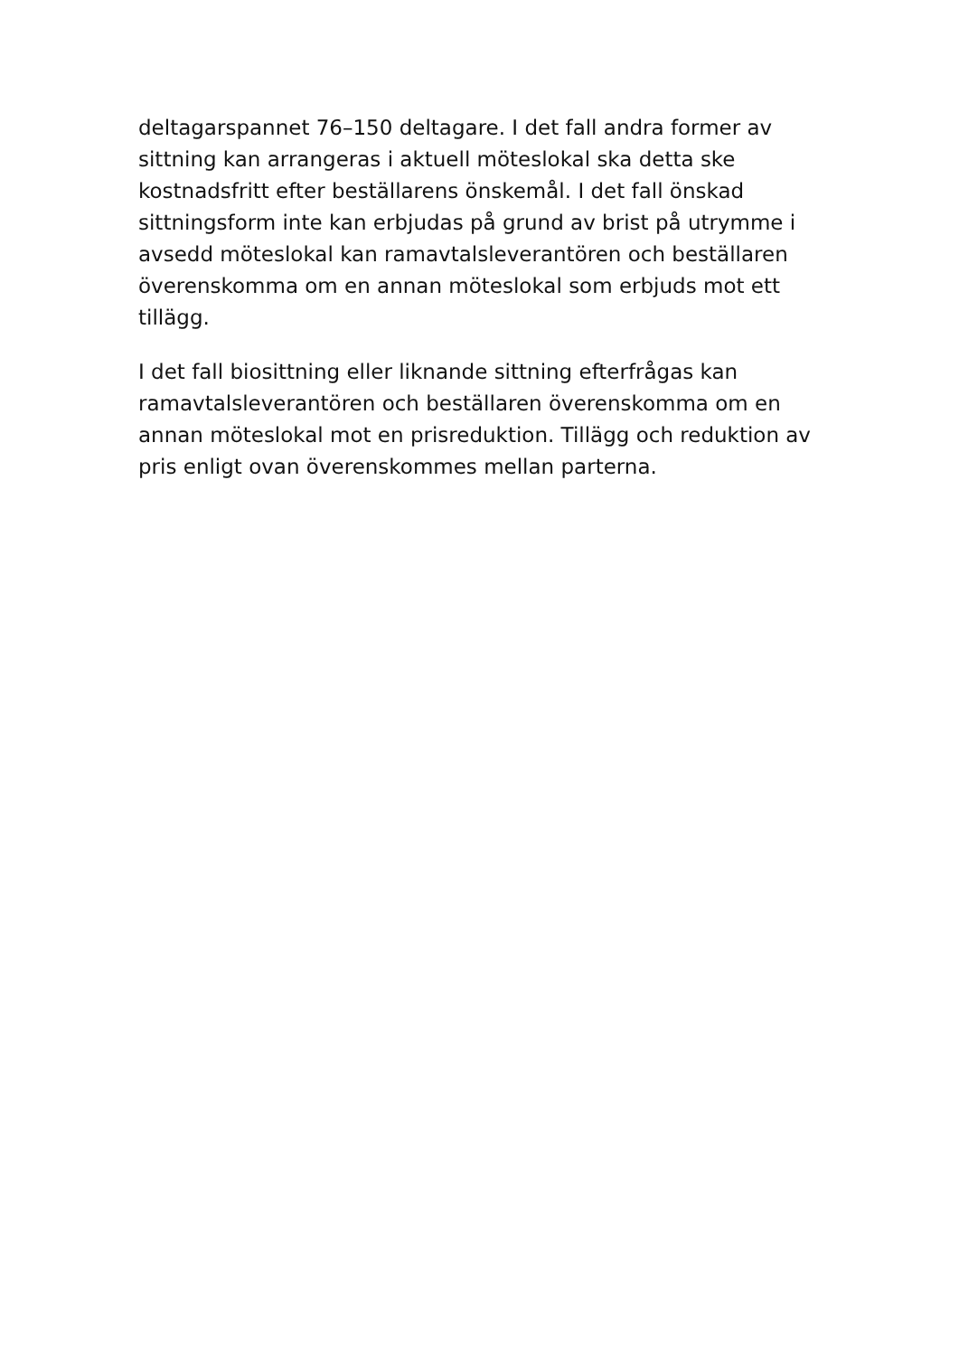deltagarspannet 76–150 deltagare. I det fall andra former av sittning kan arrangeras i aktuell möteslokal ska detta ske kostnadsfritt efter beställarens önskemål. I det fall önskad sittningsform inte kan erbjudas på grund av brist på utrymme i avsedd möteslokal kan ramavtalsleverantören och beställaren överenskomma om en annan möteslokal som erbjuds mot ett tillägg.
I det fall biosittning eller liknande sittning efterfrågas kan ramavtalsleverantören och beställaren överenskomma om en annan möteslokal mot en prisreduktion. Tillägg och reduktion av pris enligt ovan överenskommes mellan parterna.